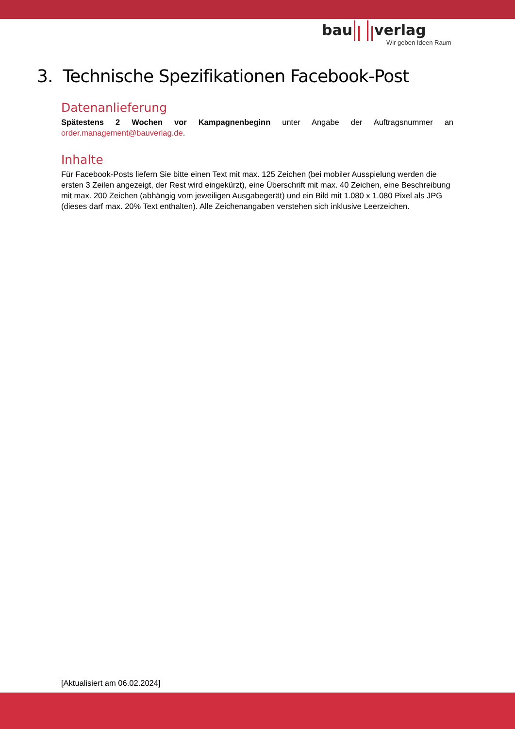bau verlag
Wir geben Ideen Raum
3. Technische Spezifikationen Facebook-Post
Datenanlieferung
Spätestens 2 Wochen vor Kampagnenbeginn unter Angabe der Auftragsnummer an
order.management@bauverlag.de.
Inhalte
Für Facebook-Posts liefern Sie bitte einen Text mit max. 125 Zeichen (bei mobiler Ausspielung werden die ersten 3 Zeilen angezeigt, der Rest wird eingekürzt), eine Überschrift mit max. 40 Zeichen, eine Beschreibung mit max. 200 Zeichen (abhängig vom jeweiligen Ausgabegerät) und ein Bild mit 1.080 x 1.080 Pixel als JPG (dieses darf max. 20% Text enthalten). Alle Zeichenangaben verstehen sich inklusive Leerzeichen.
[Aktualisiert am 06.02.2024]